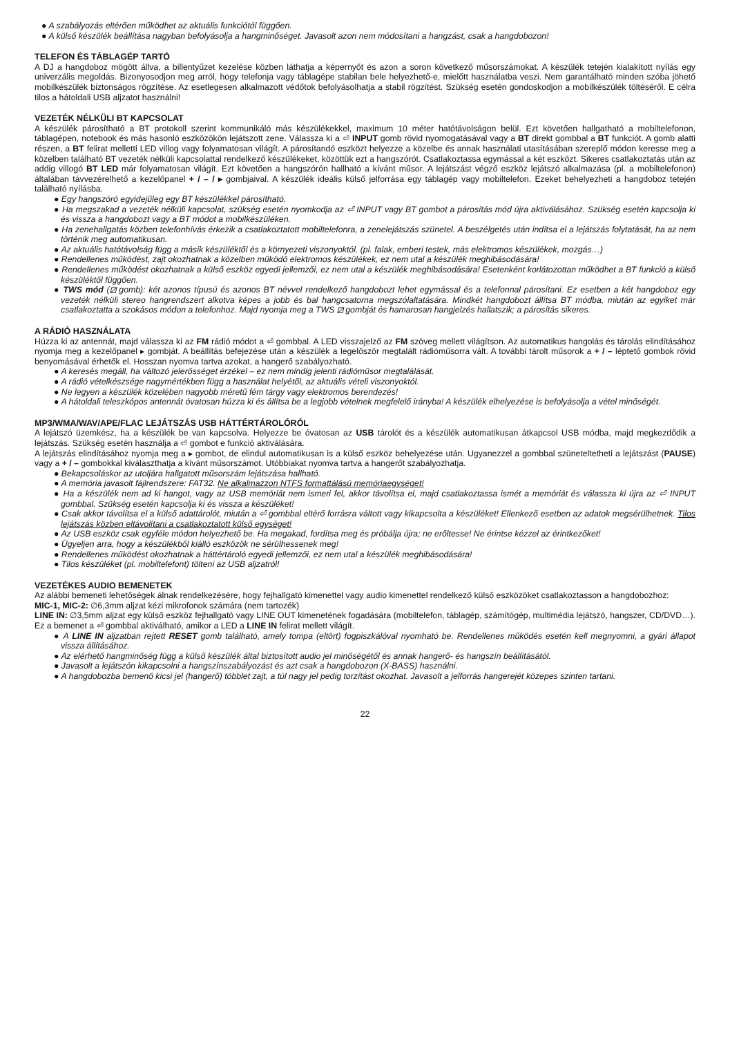● A szabályozás eltérően működhet az aktuális funkciótól függően.
● A külső készülék beállítása nagyban befolyásolja a hangminőséget. Javasolt azon nem módosítani a hangzást, csak a hangdobozon!
TELEFON ÉS TÁBLAGÉP TARTÓ
A DJ a hangdoboz mögött állva, a billentyűzet kezelése közben láthatja a képernyőt és azon a soron következő műsorszámokat. A készülék tetején kialakított nyílás egy univerzális megoldás. Bizonyosodjon meg arról, hogy telefonja vagy táblagépe stabilan bele helyezhető-e, mielőtt használatba veszi. Nem garantálható minden szóba jöhető mobilkészülék biztonságos rögzítése. Az esetlegesen alkalmazott védőtok befolyásolhatja a stabil rögzítést. Szükség esetén gondoskodjon a mobilkészülék töltéséről. E célra tilos a hátoldali USB aljzatot használni!
VEZETÉK NÉLKÜLI BT KAPCSOLAT
A készülék párosítható a BT protokoll szerint kommunikáló más készülékekkel, maximum 10 méter hatótávolságon belül. Ezt követően hallgatható a mobiltelefonon, táblagépen, notebook és más hasonló eszközökön lejátszott zene. Válassza ki a ⏎ INPUT gomb rövid nyomogatásával vagy a BT direkt gombbal a BT funkciót. A gomb alatti részen, a BT felirat melletti LED villog vagy folyamatosan világít. A párosítandó eszközt helyezze a közelbe és annak használati utasításában szereplő módon keresse meg a közelben található BT vezeték nélküli kapcsolattal rendelkező készülékeket, közöttük ezt a hangszórót. Csatlakoztassa egymással a két eszközt. Sikeres csatlakoztatás után az addig villogó BT LED már folyamatosan világít. Ezt követően a hangszórón hallható a kívánt műsor. A lejátszást végző eszköz lejátszó alkalmazása (pl. a mobiltelefonon) általában távvezérelhető a kezelőpanel + / – / ▸ gombjaival. A készülék ideális külső jelforrása egy táblagép vagy mobiltelefon. Ezeket behelyezheti a hangdoboz tetején található nyílásba.
● Egy hangszóró egyidejűleg egy BT készülékkel párosítható.
● Ha megszakad a vezeték nélküli kapcsolat, szükség esetén nyomkodja az ⏎ INPUT vagy BT gombot a párosítás mód újra aktiválásához. Szükség esetén kapcsolja ki és vissza a hangdobozt vagy a BT módot a mobilkészüléken.
● Ha zenehallgatás közben telefonhívás érkezik a csatlakoztatott mobiltelefonra, a zenelejátszás szünetel. A beszélgetés után indítsa el a lejátszás folytatását, ha az nem történik meg automatikusan.
● Az aktuális hatótávolság függ a másik készüléktől és a környezeti viszonyoktól. (pl. falak, emberi testek, más elektromos készülékek, mozgás…)
● Rendellenes működést, zajt okozhatnak a közelben működő elektromos készülékek, ez nem utal a készülék meghibásodására!
● Rendellenes működést okozhatnak a külső eszköz egyedi jellemzői, ez nem utal a készülék meghibásodására! Esetenként korlátozottan működhet a BT funkció a külső készüléktől függően.
● TWS mód (⧄ gomb): két azonos típusú és azonos BT névvel rendelkező hangdobozt lehet egymással és a telefonnal párosítani. Ez esetben a két hangdoboz egy vezeték nélküli stereo hangrendszert alkotva képes a jobb és bal hangcsatorna megszólaltatására. Mindkét hangdobozt állítsa BT módba, miután az egyiket már csatlakoztatta a szokásos módon a telefonhoz. Majd nyomja meg a TWS ⧄ gombját és hamarosan hangjelzés hallatszik; a párosítás sikeres.
A RÁDIÓ HASZNÁLATA
Húzza ki az antennát, majd válassza ki az FM rádió módot a ⏎ gombbal. A LED visszajelző az FM szöveg mellett világítson. Az automatikus hangolás és tárolás elindításához nyomja meg a kezelőpanel ▸ gombját. A beállítás befejezése után a készülék a legelőször megtalált rádióműsorra vált. A további tárolt műsorok a + / – léptető gombok rövid benyomásával érhetők el. Hosszan nyomva tartva azokat, a hangerő szabályozható.
● A keresés megáll, ha változó jelerősséget érzékel – ez nem mindig jelenti rádióműsor megtalálását.
● A rádió vételkészsége nagymértékben függ a használat helyétől, az aktuális vételi viszonyoktól.
● Ne legyen a készülék közelében nagyobb méretű fém tárgy vagy elektromos berendezés!
● A hátoldali teleszkópos antennát óvatosan húzza ki és állítsa be a legjobb vételnek megfelelő irányba! A készülék elhelyezése is befolyásolja a vétel minőségét.
MP3/WMA/WAV/APE/FLAC LEJÁTSZÁS USB HÁTTÉRTÁROLÓRÓL
A lejátszó üzemkész, ha a készülék be van kapcsolva. Helyezze be óvatosan az USB tárolót és a készülék automatikusan átkapcsol USB módba, majd megkezdődik a lejátszás. Szükség esetén használja a ⏎ gombot e funkció aktiválására.
A lejátszás elindításához nyomja meg a ▸ gombot, de elindul automatikusan is a külső eszköz behelyezése után. Ugyanezzel a gombbal szüneteltetheti a lejátszást (PAUSE) vagy a + / – gombokkal kiválaszthatja a kívánt műsorszámot. Utóbbiakat nyomva tartva a hangerőt szabályozhatja.
● Bekapcsoláskor az utoljára hallgatott műsorszám lejátszása hallható.
● A memória javasolt fájlrendszere: FAT32. Ne alkalmazzon NTFS formattálású memóriaegységet!
● Ha a készülék nem ad ki hangot, vagy az USB memóriát nem ismeri fel, akkor távolítsa el, majd csatlakoztassa ismét a memóriát és válassza ki újra az ⏎ INPUT gombbal. Szükség esetén kapcsolja ki és vissza a készüléket!
● Csak akkor távolítsa el a külső adattárolót, miután a ⏎ gombbal eltérő forrásra váltott vagy kikapcsolta a készüléket! Ellenkező esetben az adatok megsérülhetnek. Tilos lejátszás közben eltávolítani a csatlakoztatott külső egységet!
● Az USB eszköz csak egyféle módon helyezhető be. Ha megakad, fordítsa meg és próbálja újra; ne erőltesse! Ne érintse kézzel az érintkezőket!
● Ügyeljen arra, hogy a készülékből kiálló eszközök ne sérülhessenek meg!
● Rendellenes működést okozhatnak a háttértároló egyedi jellemzői, ez nem utal a készülék meghibásodására!
● Tilos készüléket (pl. mobiltelefont) tölteni az USB aljzatról!
VEZETÉKES AUDIO BEMENETEK
Az alábbi bemeneti lehetőségek álnak rendelkezésére, hogy fejhallgató kimenettel vagy audio kimenettel rendelkező külső eszközöket csatlakoztasson a hangdobozhoz:
MIC-1, MIC-2: ∅6,3mm aljzat kézi mikrofonok számára (nem tartozék)
LINE IN: ∅3,5mm aljzat egy külső eszköz fejhallgató vagy LINE OUT kimenetének fogadására (mobiltelefon, táblagép, számítógép, multimédia lejátszó, hangszer, CD/DVD…). Ez a bemenet a ⏎ gombbal aktiválható, amikor a LED a LINE IN felirat mellett világít.
● A LINE IN aljzatban rejtett RESET gomb található, amely tompa (eltört) fogpiszkálóval nyomható be. Rendellenes működés esetén kell megnyomni, a gyári állapot vissza állításához.
● Az elérhető hangminőség függ a külső készülék által biztosított audio jel minőségétől és annak hangerő- és hangszín beállításától.
● Javasolt a lejátszón kikapcsolni a hangszínszabályozást és azt csak a hangdobozon (X-BASS) használni.
● A hangdobozba bemenő kicsi jel (hangerő) többlet zajt, a túl nagy jel pedig torzítást okozhat. Javasolt a jelforrás hangerejét közepes szinten tartani.
22